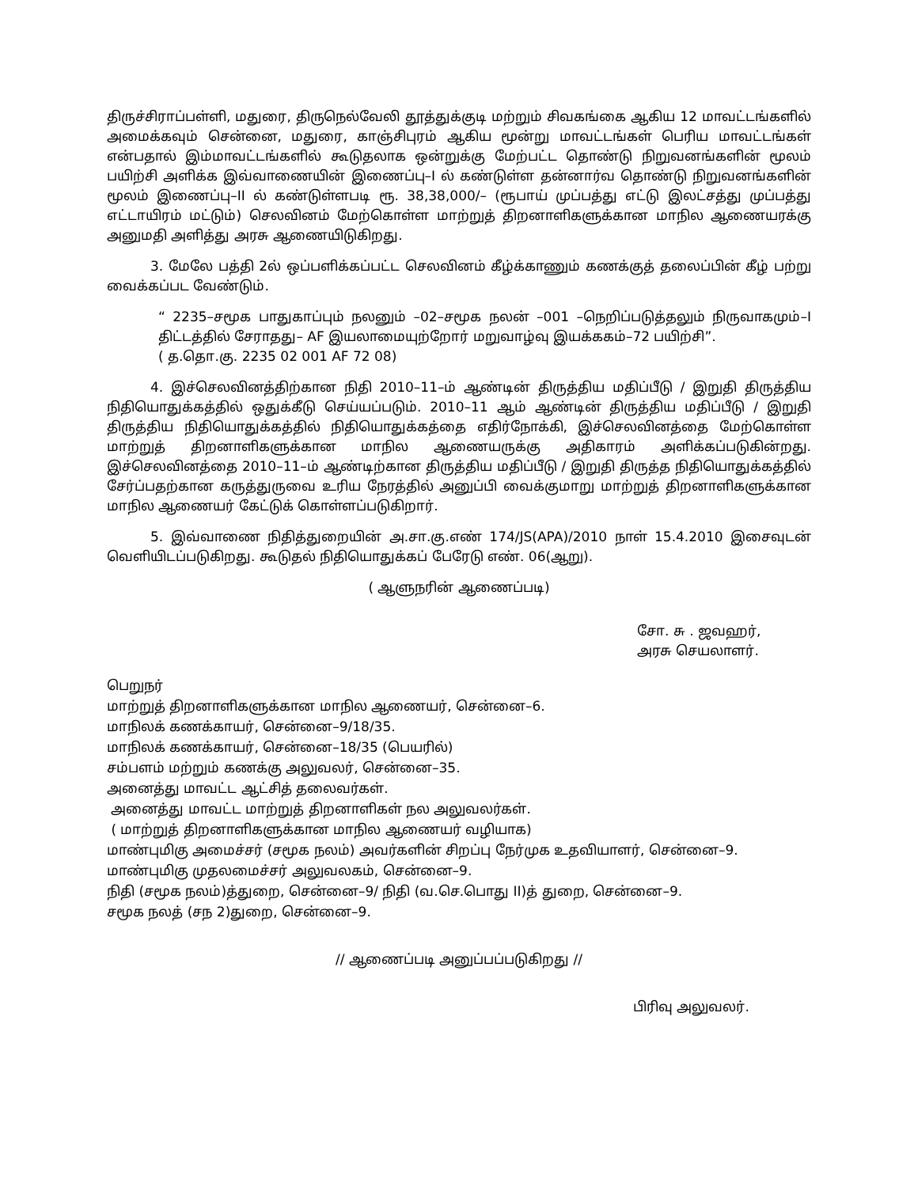திருச்சிராப்பள்ளி, மதுரை, திருநெல்வேலி தூத்துக்குடி மற்றும் சிவகங்கை ஆகிய 12 மாவட்டங்களில் அமைக்கவும் சென்னை, மதுரை, காஞ்சிபுரம் ஆகிய மூன்று மாவட்டங்கள் பெரிய மாவட்டங்கள் என்பதால் இம்மாவட்டங்களில் கூடுதலாக ஒன்றுக்கு மேற்பட்ட தொண்டு நிறுவனங்களின் மூலம் பயிற்சி அளிக்க இவ்வாணையின் இணைப்பு–I ல் கண்டுள்ள தன்னார்வ தொண்டு நிறுவனங்களின் மூலம் இணைப்பு–II ல் கண்டுள்ளபடி ரூ. 38,38,000/– (ரூபாய் முப்பத்து எட்டு இலட்சத்து முப்பத்து எட்டாயிரம் மட்டும்) செலவினம் மேற்கொள்ள மாற்றுத் திறனாளிகளுக்கான மாநில ஆணையரக்கு அனுமதி அளித்து அரசு ஆணையிடுகிறது.
3. மேலே பத்தி 2ல் ஒப்பளிக்கப்பட்ட செலவினம் கீழ்க்காணும் கணக்குத் தலைப்பின் கீழ் பற்று வைக்கப்பட வேண்டும்.
“ 2235–சமூக பாதுகாப்பும் நலனும் –02–சமூக நலன் –001 –நெறிப்படுத்தலும் நிருவாகமும்–I திட்டத்தில் சேராதது– AF இயலாமையுற்றோர் மறுவாழ்வு இயக்ககம்–72 பயிற்சி”.
( த.தொ.கு. 2235 02 001 AF 72 08)
4. இச்செலவினத்திற்கான நிதி 2010–11–ம் ஆண்டின் திருத்திய மதிப்பீடு / இறுதி திருத்திய நிதியொதுக்கத்தில் ஒதுக்கீடு செய்யப்படும். 2010–11 ஆம் ஆண்டின் திருத்திய மதிப்பீடு / இறுதி திருத்திய நிதியொதுக்கத்தில் நிதியொதுக்கத்தை எதிர்நோக்கி, இச்செலவினத்தை மேற்கொள்ள மாற்றுத் திறனாளிகளுக்கான மாநில ஆணையருக்கு அதிகாரம் அளிக்கப்படுகின்றது. இச்செலவினத்தை 2010–11–ம் ஆண்டிற்கான திருத்திய மதிப்பீடு / இறுதி திருத்த நிதியொதுக்கத்தில் சேர்ப்பதற்கான கருத்துருவை உரிய நேரத்தில் அனுப்பி வைக்குமாறு மாற்றுத் திறனாளிகளுக்கான மாநில ஆணையர் கேட்டுக் கொள்ளப்படுகிறார்.
5. இவ்வாணை நிதித்துறையின் அ.சா.கு.எண் 174/JS(APA)/2010 நாள் 15.4.2010 இசைவுடன் வெளியிடப்படுகிறது. கூடுதல் நிதியொதுக்கப் பேரேடு எண். 06(ஆறு).
( ஆளுநரின் ஆணைப்படி)
சோ. சு . ஜவஹர்,
அரசு செயலாளர்.
பெறுநர்
மாற்றுத் திறனாளிகளுக்கான மாநில ஆணையர், சென்னை–6.
மாநிலக் கணக்காயர், சென்னை–9/18/35.
மாநிலக் கணக்காயர், சென்னை–18/35 (பெயரில்)
சம்பளம் மற்றும் கணக்கு அலுவலர், சென்னை–35.
அனைத்து மாவட்ட ஆட்சித் தலைவர்கள்.
அனைத்து மாவட்ட மாற்றுத் திறனாளிகள் நல அலுவலர்கள்.
( மாற்றுத் திறனாளிகளுக்கான மாநில ஆணையர் வழியாக)
மாண்புமிகு அமைச்சர் (சமூக நலம்) அவர்களின் சிறப்பு நேர்முக உதவியாளர், சென்னை–9.
மாண்புமிகு முதலமைச்சர் அலுவலகம், சென்னை–9.
நிதி (சமூக நலம்)த்துறை, சென்னை–9/ நிதி (வ.செ.பொது II)த் துறை, சென்னை–9.
சமூக நலத் (சந 2)துறை, சென்னை–9.
// ஆணைப்படி அனுப்பப்படுகிறது //
பிரிவு அலுவலர்.